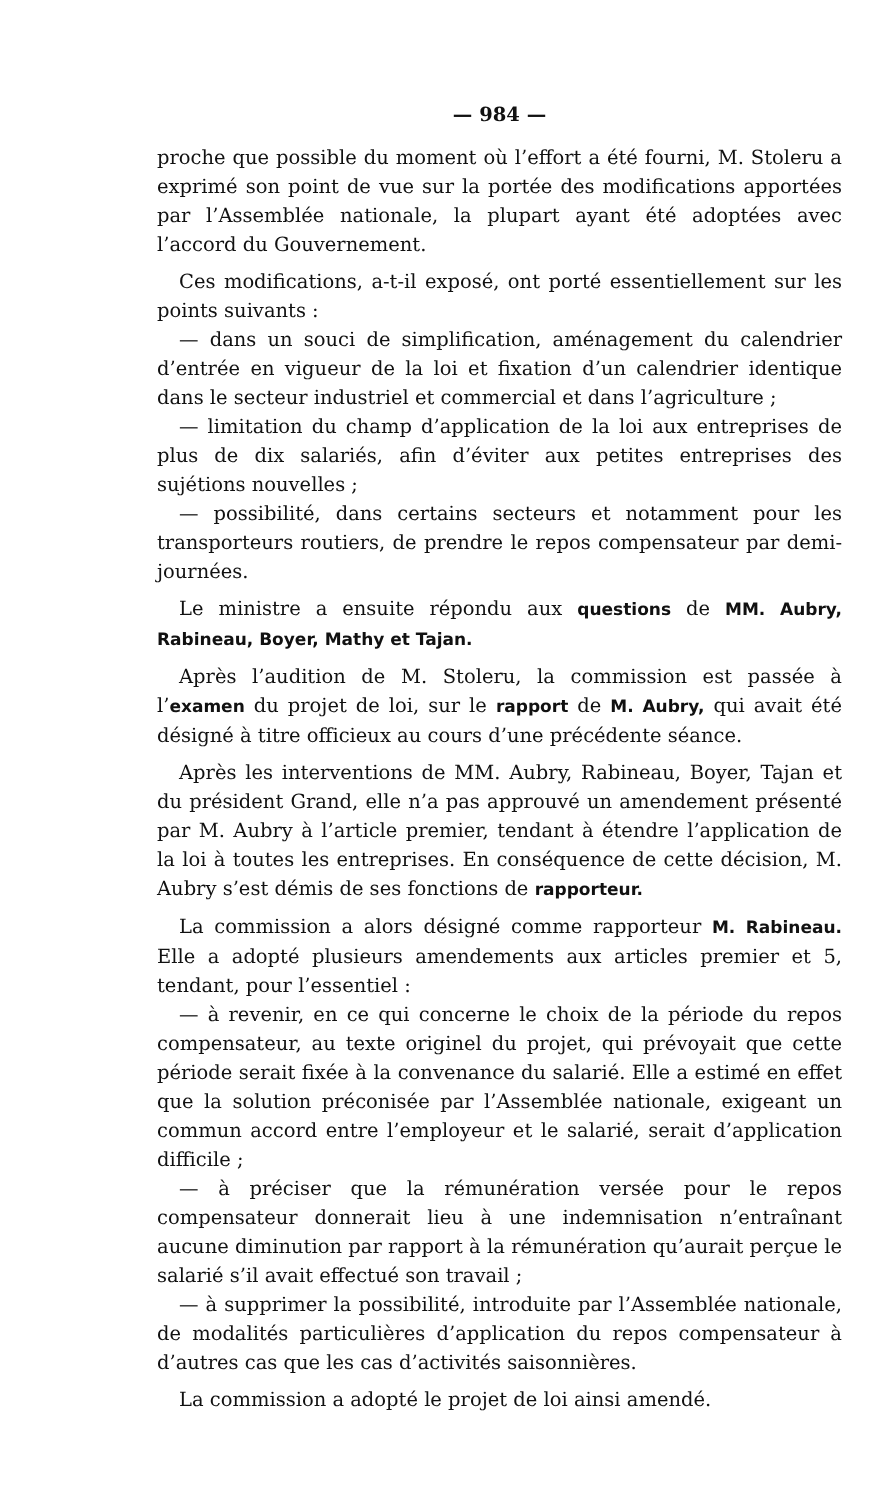— 984 —
proche que possible du moment où l’effort a été fourni, M. Stoleru a exprimé son point de vue sur la portée des modifications apportées par l’Assemblée nationale, la plupart ayant été adoptées avec l’accord du Gouvernement.
Ces modifications, a-t-il exposé, ont porté essentiellement sur les points suivants :
— dans un souci de simplification, aménagement du calendrier d’entrée en vigueur de la loi et fixation d’un calendrier identique dans le secteur industriel et commercial et dans l’agriculture ;
— limitation du champ d’application de la loi aux entreprises de plus de dix salariés, afin d’éviter aux petites entreprises des sujétions nouvelles ;
— possibilité, dans certains secteurs et notamment pour les transporteurs routiers, de prendre le repos compensateur par demi-journées.
Le ministre a ensuite répondu aux questions de MM. Aubry, Rabineau, Boyer, Mathy et Tajan.
Après l’audition de M. Stoleru, la commission est passée à l’examen du projet de loi, sur le rapport de M. Aubry, qui avait été désigné à titre officieux au cours d’une précédente séance.
Après les interventions de MM. Aubry, Rabineau, Boyer, Tajan et du président Grand, elle n’a pas approuvé un amendement présenté par M. Aubry à l’article premier, tendant à étendre l’application de la loi à toutes les entreprises. En conséquence de cette décision, M. Aubry s’est démis de ses fonctions de rapporteur.
La commission a alors désigné comme rapporteur M. Rabineau. Elle a adopté plusieurs amendements aux articles premier et 5, tendant, pour l’essentiel :
— à revenir, en ce qui concerne le choix de la période du repos compensateur, au texte originel du projet, qui prévoyait que cette période serait fixée à la convenance du salarié. Elle a estimé en effet que la solution préconisée par l’Assemblée nationale, exigeant un commun accord entre l’employeur et le salarié, serait d’application difficile ;
— à préciser que la rémunération versée pour le repos compensateur donnerait lieu à une indemnisation n’entraînant aucune diminution par rapport à la rémunération qu’aurait perçue le salarié s’il avait effectué son travail ;
— à supprimer la possibilité, introduite par l’Assemblée nationale, de modalités particulières d’application du repos compensateur à d’autres cas que les cas d’activités saisonnières.
La commission a adopté le projet de loi ainsi amendé.